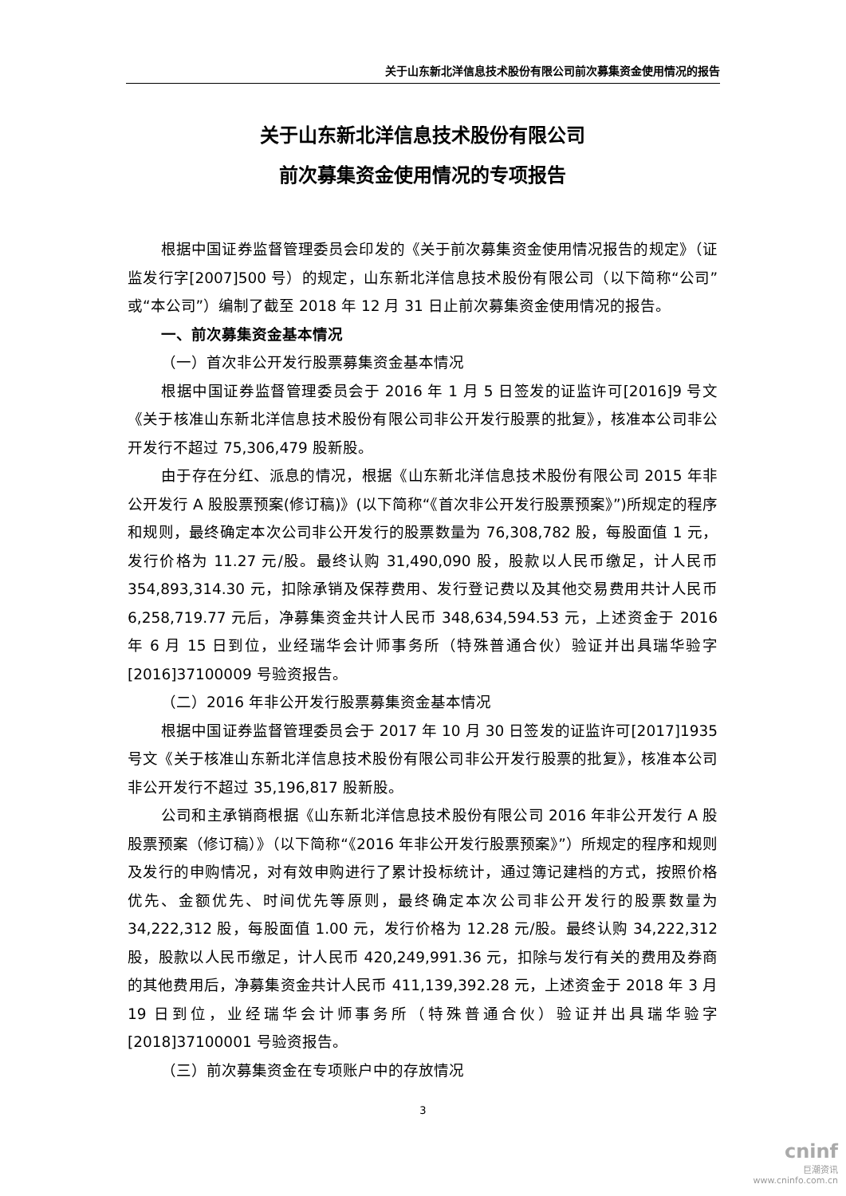关于山东新北洋信息技术股份有限公司前次募集资金使用情况的报告
关于山东新北洋信息技术股份有限公司
前次募集资金使用情况的专项报告
根据中国证券监督管理委员会印发的《关于前次募集资金使用情况报告的规定》（证监发行字[2007]500 号）的规定，山东新北洋信息技术股份有限公司（以下简称“公司”或“本公司”）编制了截至 2018 年 12 月 31 日止前次募集资金使用情况的报告。
一、前次募集资金基本情况
（一）首次非公开发行股票募集资金基本情况
根据中国证券监督管理委员会于 2016 年 1 月 5 日签发的证监许可[2016]9 号文《关于核准山东新北洋信息技术股份有限公司非公开发行股票的批复》，核准本公司非公开发行不超过 75,306,479 股新股。
由于存在分红、派息的情况，根据《山东新北洋信息技术股份有限公司 2015 年非公开发行 A 股股票预案(修订稿)》(以下简称“《首次非公开发行股票预案》”)所规定的程序和规则，最终确定本次公司非公开发行的股票数量为 76,308,782 股，每股面值 1 元，发行价格为 11.27 元/股。最终认购 31,490,090 股，股款以人民币缴足，计人民币 354,893,314.30 元，扣除承销及保荐费用、发行登记费以及其他交易费用共计人民币 6,258,719.77 元后，净募集资金共计人民币 348,634,594.53 元，上述资金于 2016 年 6 月 15 日到位，业经瑞华会计师事务所（特殊普通合伙）验证并出具瑞华验字[2016]37100009 号验资报告。
（二）2016 年非公开发行股票募集资金基本情况
根据中国证券监督管理委员会于 2017 年 10 月 30 日签发的证监许可[2017]1935 号文《关于核准山东新北洋信息技术股份有限公司非公开发行股票的批复》，核准本公司非公开发行不超过 35,196,817 股新股。
公司和主承销商根据《山东新北洋信息技术股份有限公司 2016 年非公开发行 A 股股票预案（修订稿）》（以下简称“《2016 年非公开发行股票预案》”）所规定的程序和规则及发行的申购情况，对有效申购进行了累计投标统计，通过簿记建档的方式，按照价格优先、金额优先、时间优先等原则，最终确定本次公司非公开发行的股票数量为 34,222,312 股，每股面值 1.00 元，发行价格为 12.28 元/股。最终认购 34,222,312 股，股款以人民币缴足，计人民币 420,249,991.36 元，扣除与发行有关的费用及券商的其他费用后，净募集资金共计人民币 411,139,392.28 元，上述资金于 2018 年 3 月 19 日到位，业经瑞华会计师事务所（特殊普通合伙）验证并出具瑞华验字[2018]37100001 号验资报告。
（三）前次募集资金在专项账户中的存放情况
3
cninf
巨潮资讯
www.cninfo.com.cn